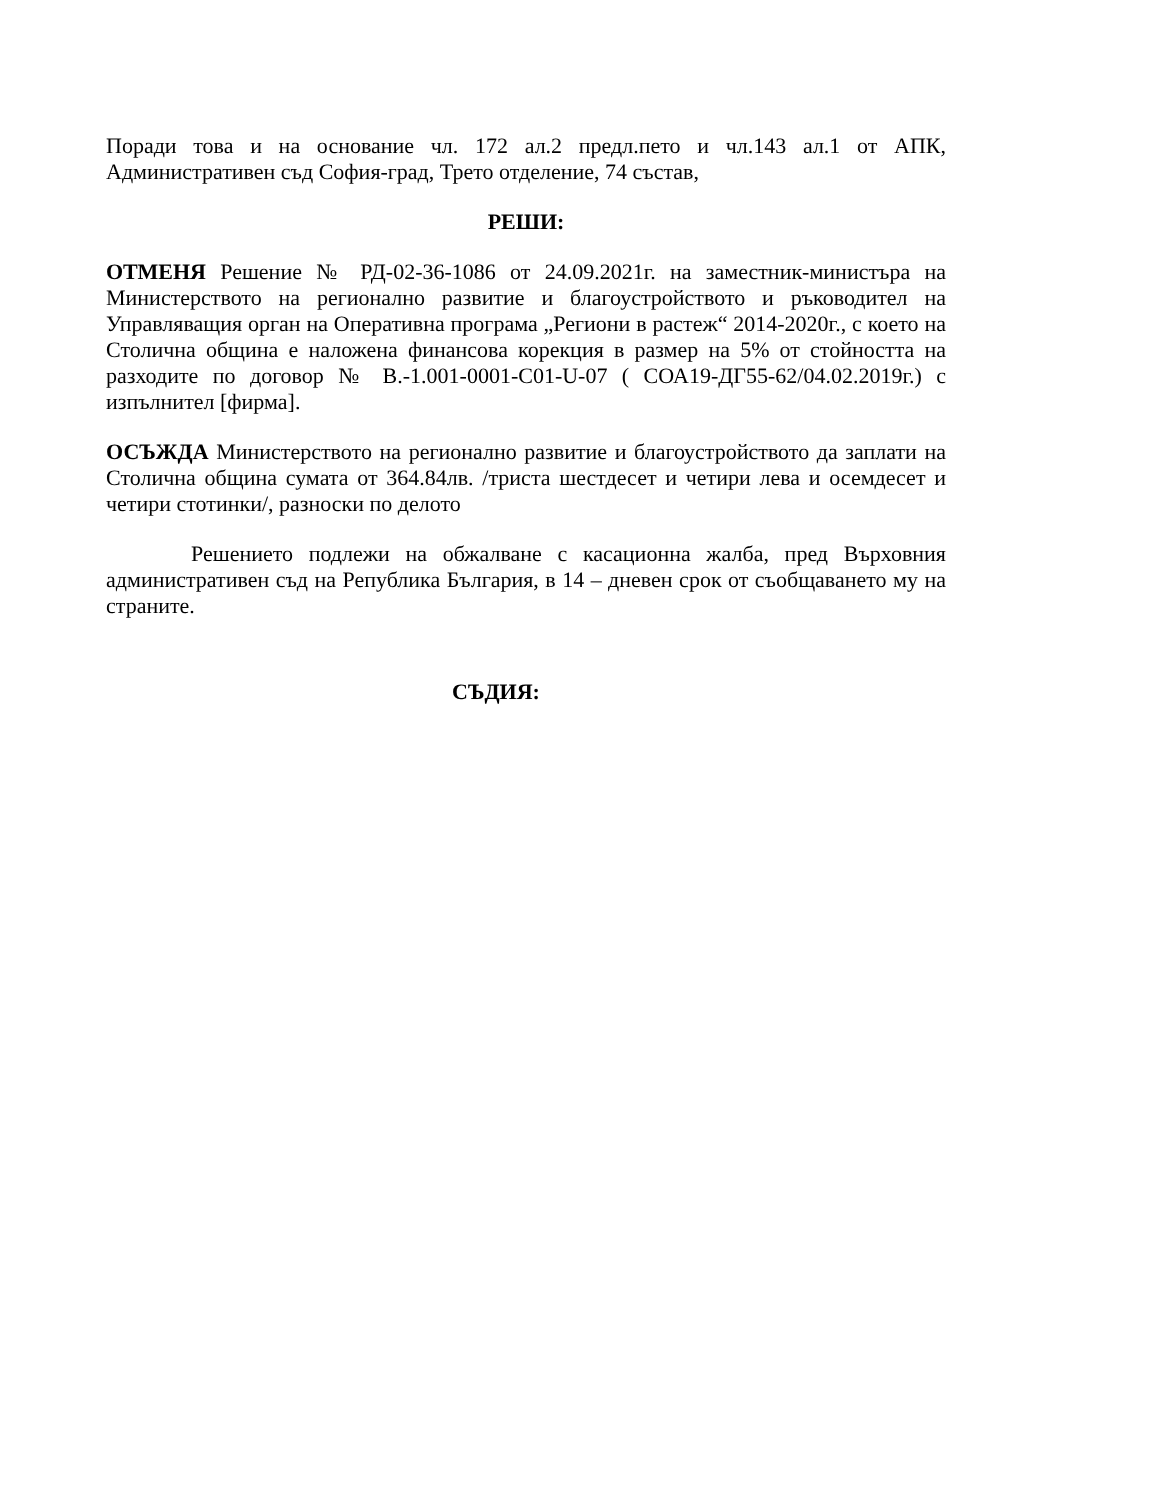Поради това и на основание чл. 172 ал.2 предл.пето и чл.143 ал.1 от АПК, Административен съд София-град, Трето отделение, 74 състав,
РЕШИ:
ОТМЕНЯ Решение № РД-02-36-1086 от 24.09.2021г. на заместник-министъра на Министерството на регионално развитие и благоустройството и ръководител на Управляващия орган на Оперативна програма „Региони в растеж“ 2014-2020г., с което на Столична община е наложена финансова корекция в размер на 5% от стойността на разходите по договор № В.-1.001-0001-С01-U-07 ( СОА19-ДГ55-62/04.02.2019г.) с изпълнител [фирма].
ОСЪЖДА Министерството на регионално развитие и благоустройството да заплати на Столична община сумата от 364.84лв. /триста шестдесет и четири лева и осемдесет и четири стотинки/, разноски по делото
Решението подлежи на обжалване с касационна жалба, пред Върховния административен съд на Република България, в 14 – дневен срок от съобщаването му на страните.
СЪДИЯ: